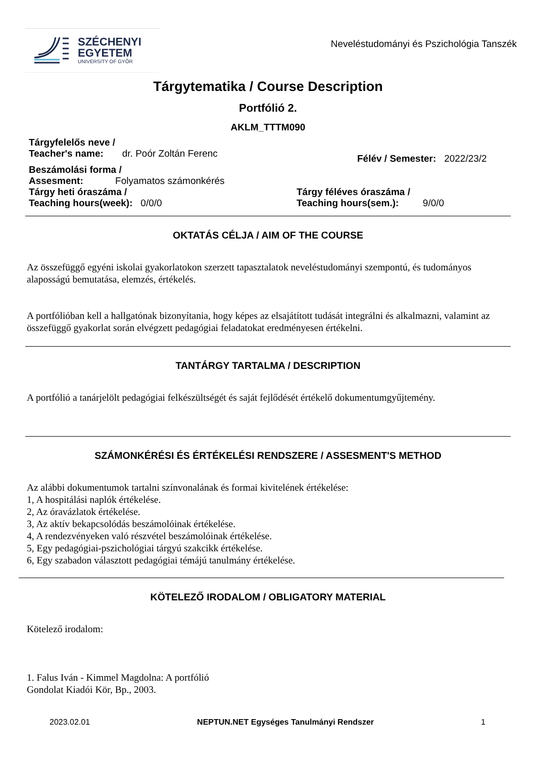SZÉCHENYI
EGYETEM
UNIVERSITY OF GYŐR
Neveléstudományi és Pszichológia Tanszék
Tárgytematika / Course Description
Portfólió 2.
AKLM_TTTM090
Tárgyfelelős neve /
Teacher's name: dr. Poór Zoltán Ferenc
Félév / Semester: 2022/23/2
Beszámolási forma /
Assesment: Folyamatos számonkérés
Tárgy heti óraszáma /
Teaching hours(week): 0/0/0
Tárgy féléves óraszáma /
Teaching hours(sem.): 9/0/0
OKTATÁS CÉLJA / AIM OF THE COURSE
Az összefüggő egyéni iskolai gyakorlatokon szerzett tapasztalatok neveléstudományi szempontú, és tudományos alaposságú bemutatása, elemzés, értékelés.
A portfólióban kell a hallgatónak bizonyítania, hogy képes az elsajátított tudását integrálni és alkalmazni, valamint az összefüggő gyakorlat során elvégzett pedagógiai feladatokat eredményesen értékelni.
TANTÁRGY TARTALMA / DESCRIPTION
A portfólió a tanárjelölt pedagógiai felkészültségét és saját fejlődését értékelő dokumentumgyűjtemény.
SZÁMONKÉRÉSI ÉS ÉRTÉKELÉSI RENDSZERE / ASSESMENT'S METHOD
Az alábbi dokumentumok tartalni színvonalának és formai kivitelének értékelése:
1, A hospitálási naplók értékelése.
2, Az óravázlatok értékelése.
3, Az aktív bekapcsolódás beszámolóinak értékelése.
4, A rendezvényeken való részvétel beszámolóinak értékelése.
5, Egy pedagógiai-pszichológiai tárgyú szakcikk értékelése.
6, Egy szabadon választott pedagógiai témájú tanulmány értékelése.
KÖTELEZŐ IRODALOM / OBLIGATORY MATERIAL
Kötelező irodalom:
1. Falus Iván - Kimmel Magdolna: A portfólió
Gondolat Kiadói Kör, Bp., 2003.
2023.02.01 NEPTUN.NET Egységes Tanulmányi Rendszer 1